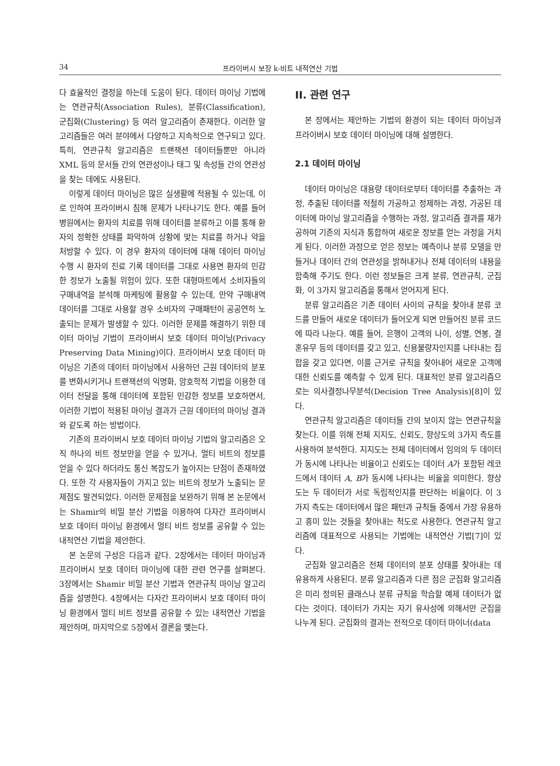34 프라이버시 보장 k-비트 내적연산 기법
다 효율적인 결정을 하는데 도움이 된다. 데이터 마이닝 기법에는 연관규칙(Association Rules), 분류(Classification), 군집화(Clustering) 등 여러 알고리즘이 존재한다. 이러한 알고리즘들은 여러 분야에서 다양하고 지속적으로 연구되고 있다. 특히, 연관규칙 알고리즘은 트랜잭션 데이터들뿐만 아니라 XML 등의 문서들 간의 연관성이나 태그 및 속성들 간의 연관성을 찾는 데에도 사용된다.
이렇게 데이터 마이닝은 많은 실생활에 적용될 수 있는데, 이로 인하여 프라이버시 침해 문제가 나타나기도 한다. 예를 들어 병원에서는 환자의 치료를 위해 데이터를 분류하고 이를 통해 환자의 정확한 상태를 파악하여 상황에 맞는 치료를 하거나 약을 처방할 수 있다. 이 경우 환자의 데이터에 대해 데이터 마이닝 수행 시 환자의 진료 기록 데이터를 그대로 사용면 환자의 민감한 정보가 노출될 위험이 있다. 또한 대형마트에서 소비자들의 구매내역을 분석해 마케팅에 활용할 수 있는데, 만약 구매내역 데이터를 그대로 사용할 경우 소비자의 구매패턴이 공공연히 노출되는 문제가 발생할 수 있다. 이러한 문제를 해결하기 위한 데이터 마이닝 기법이 프라이버시 보호 데이터 마이닝(Privacy Preserving Data Mining)이다. 프라이버시 보호 데이터 마이닝은 기존의 데이터 마이닝에서 사용하던 근원 데이터의 분포를 변화시키거나 트랜잭션의 익명화, 암호학적 기법을 이용한 데이터 전달을 통해 데이터에 포함된 민감한 정보를 보호하면서, 이러한 기법이 적용된 마이닝 결과가 근원 데이터의 마이닝 결과와 같도록 하는 방법이다.
기존의 프라이버시 보호 데이터 마이닝 기법의 알고리즘은 오직 하나의 비트 정보만을 얻을 수 있거나, 멀티 비트의 정보를 얻을 수 있다 하더라도 통신 복잡도가 높아지는 단점이 존재하였다. 또한 각 사용자들이 가지고 있는 비트의 정보가 노출되는 문제점도 발견되었다. 이러한 문제점을 보완하기 위해 본 논문에서는 Shamir의 비밀 분산 기법을 이용하여 다자간 프라이버시 보호 데이터 마이닝 환경에서 멀티 비트 정보를 공유할 수 있는 내적연산 기법을 제안한다.
본 논문의 구성은 다음과 같다. 2장에서는 데이터 마이닝과 프라이버시 보호 데이터 마이닝에 대한 관련 연구를 살펴본다. 3장에서는 Shamir 비밀 분산 기법과 연관규칙 마이닝 알고리즘을 설명한다. 4장에서는 다자간 프라이버시 보호 데이터 마이닝 환경에서 멀티 비트 정보를 공유할 수 있는 내적연산 기법을 제안하며, 마지막으로 5장에서 결론을 맺는다.
II. 관련 연구
본 장에서는 제안하는 기법의 환경이 되는 데이터 마이닝과 프라이버시 보호 데이터 마이닝에 대해 설명한다.
2.1 데이터 마이닝
데이터 마이닝은 대용량 데이터로부터 데이터를 추출하는 과정, 추출된 데이터를 적절히 가공하고 정제하는 과정, 가공된 데이터에 마이닝 알고리즘을 수행하는 과정, 알고리즘 결과를 재가공하여 기존의 지식과 통합하여 새로운 정보를 얻는 과정을 거치게 된다. 이러한 과정으로 얻은 정보는 예측이나 분류 모델을 만들거나 데이터 간의 연관성을 밝혀내거나 전체 데이터의 내용을 함축해 주기도 한다. 이런 정보들은 크게 분류, 연관규칙, 군집화, 이 3가지 알고리즘을 통해서 얻어지게 된다.
분류 알고리즘은 기존 데이터 사이의 규칙을 찾아내 분류 코드를 만들어 새로운 데이터가 들어오게 되면 만들어진 분류 코드에 따라 나눈다. 예를 들어, 은행이 고객의 나이, 성별, 연봉, 결혼유무 등의 데이터를 갖고 있고, 신용불량자인지를 나타내는 집합을 갖고 있다면, 이를 근거로 규칙을 찾아내어 새로운 고객에 대한 신뢰도를 예측할 수 있게 된다. 대표적인 분류 알고리즘으로는 의사결정나무분석(Decision Tree Analysis)[8]이 있다.
연관규칙 알고리즘은 데이터들 간의 보이지 않는 연관규칙을 찾는다. 이를 위해 전체 지지도, 신뢰도, 향상도의 3가지 측도를 사용하여 분석한다. 지지도는 전체 데이터에서 임의의 두 데이터가 동시에 나타나는 비율이고 신뢰도는 데이터 A가 포함된 레코드에서 데이터 A, B가 동시에 나타나는 비율을 의미한다. 향상도는 두 데이터가 서로 독립적인지를 판단하는 비율이다. 이 3가지 측도는 데이터에서 많은 패턴과 규칙들 중에서 가장 유용하고 흥미 있는 것들을 찾아내는 척도로 사용한다. 연관규칙 알고리즘에 대표적으로 사용되는 기법에는 내적연산 기법[7]이 있다.
군집화 알고리즘은 전체 데이터의 분포 상태를 찾아내는 데 유용하게 사용된다. 분류 알고리즘과 다른 점은 군집화 알고리즘은 미리 정의된 클래스나 분류 규칙을 학습할 예제 데이터가 없다는 것이다. 데이터가 가지는 자기 유사성에 의해서만 군집을 나누게 된다. 군집화의 결과는 전적으로 데이터 마이너(data